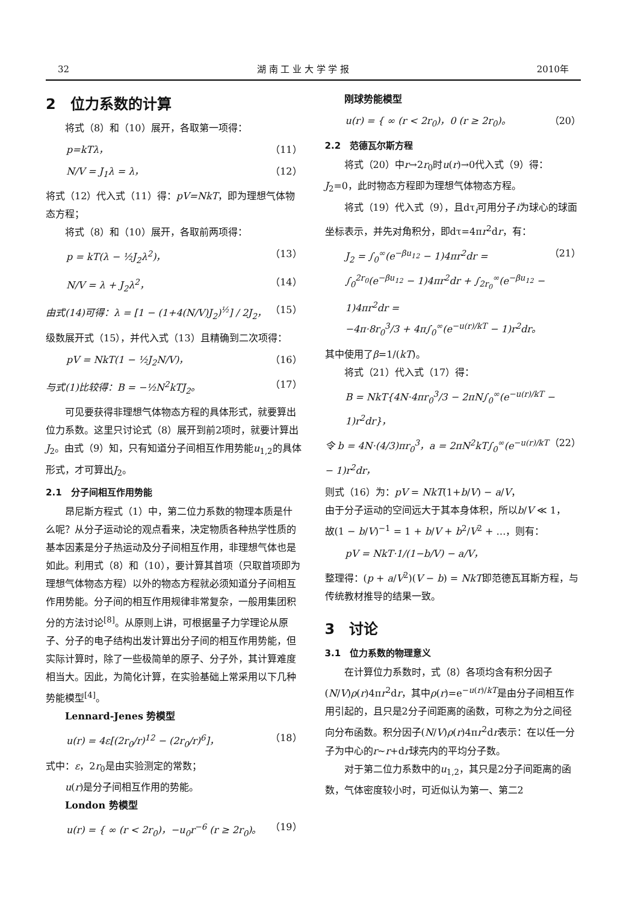32 湖 南 工 业 大 学 学 报 2010年
2　位力系数的计算
将式（8）和（10）展开，各取第一项得：
p=kTλ， （11）
N/V = J<sub>1</sub>λ = λ， （12）
将式（12）代入式（11）得：pV=NkT，即为理想气体物态方程；
将式（8）和（10）展开，各取前两项得：
p = kT(λ − ½J<sub>2</sub>λ<sup>2</sup>)， （13）
N/V = λ + J<sub>2</sub>λ<sup>2</sup>， （14）
由式(14)可得：λ = [1 − (1+4(N/V)J<sub>2</sub>)<sup>½</sup>] / 2J<sub>2</sub>， （15）
级数展开式（15），并代入式（13）且精确到二次项得：
pV = NkT(1 − ½J<sub>2</sub>N/V)， （16）
与式(1)比较得：B = −½N<sup>2</sup>kTJ<sub>2</sub>。 （17）
可见要获得非理想气体物态方程的具体形式，就要算出位力系数。这里只讨论式（8）展开到前2项时，就要计算出J<sub>2</sub>。由式（9）知，只有知道分子间相互作用势能u<sub>1,2</sub>的具体形式，才可算出J<sub>2</sub>。
2.1　分子间相互作用势能
昂尼斯方程式（1）中，第二位力系数的物理本质是什么呢？从分子运动论的观点看来，决定物质各种热学性质的基本因素是分子热运动及分子间相互作用，非理想气体也是如此。利用式（8）和（10），要计算其首项（只取首项即为理想气体物态方程）以外的物态方程就必须知道分子间相互作用势能。分子间的相互作用规律非常复杂，一般用集团积分的方法讨论<sup>[8]</sup>。从原则上讲，可根据量子力学理论从原子、分子的电子结构出发计算出分子间的相互作用势能，但实际计算时，除了一些极简单的原子、分子外，其计算难度相当大。因此，为简化计算，在实验基础上常采用以下几种势能模型<sup>[4]</sup>。
Lennard-Jenes 势模型
u(r) = 4ε[(2r<sub>0</sub>/r)<sup>12</sup> − (2r<sub>0</sub>/r)<sup>6</sup>]， （18）
式中：ε，2r<sub>0</sub>是由实验测定的常数；
u(r)是分子间相互作用的势能。
London 势模型
u(r) = { ∞ (r < 2r<sub>0</sub>)，−u<sub>0</sub>r<sup>−6</sup> (r ≥ 2r<sub>0</sub>)。 （19）
刚球势能模型
u(r) = { ∞ (r < 2r<sub>0</sub>)，0 (r ≥ 2r<sub>0</sub>)。 （20）
2.2　范德瓦尔斯方程
将式（20）中r→2r<sub>0</sub>时u(r)→0代入式（9）得：J<sub>2</sub>=0，此时物态方程即为理想气体物态方程。
将式（19）代入式（9），且dτ<sub>i</sub>可用分子i为球心的球面坐标表示，并先对角积分，即dτ=4πr<sup>2</sup>dr，有：
J<sub>2</sub> = ∫<sub>0</sub><sup>∞</sup>(e<sup>−βu<sub>12</sub></sup> − 1)4πr<sup>2</sup>dr =
∫<sub>0</sub><sup>2r<sub>0</sub></sup>(e<sup>−βu<sub>12</sub></sup> − 1)4πr<sup>2</sup>dr + ∫<sub>2r<sub>0</sub></sub><sup>∞</sup>(e<sup>−βu<sub>12</sub></sup> − 1)4πr<sup>2</sup>dr =
−4π·8r<sub>0</sub><sup>3</sup>/3 + 4π∫<sub>0</sub><sup>∞</sup>(e<sup>−u(r)/kT</sup> − 1)r<sup>2</sup>dr。 （21）
其中使用了β=1/(kT)。
将式（21）代入式（17）得：
B = NkT{4N·4πr<sub>0</sub><sup>3</sup>/3 − 2πN∫<sub>0</sub><sup>∞</sup>(e<sup>−u(r)/kT</sup> − 1)r<sup>2</sup>dr}，
令 b = 4N·(4/3)πr<sub>0</sub><sup>3</sup>，a = 2πN<sup>2</sup>kT∫<sub>0</sub><sup>∞</sup>(e<sup>−u(r)/kT</sup> − 1)r<sup>2</sup>dr， （22）
则式（16）为：pV = NkT(1+b/V) − a/V，
由于分子运动的空间远大于其本身体积，所以b/V ≪ 1，
故(1 − b/V)<sup>−1</sup> = 1 + b/V + b<sup>2</sup>/V<sup>2</sup> + …，则有：
pV = NkT·1/(1−b/V) − a/V，
整理得：(p + a/V<sup>2</sup>)(V − b) = NkT即范德瓦耳斯方程，与传统教材推导的结果一致。
3　讨论
3.1　位力系数的物理意义
在计算位力系数时，式（8）各项均含有积分因子(N/V)ρ(r)4πr<sup>2</sup>dr，其中ρ(r)=e<sup>−u(r)/kT</sup>是由分子间相互作用引起的，且只是2分子间距离的函数，可称之为分之间径向分布函数。积分因子(N/V)ρ(r)4πr<sup>2</sup>dr表示：在以任一分子为中心的r~r+dr球壳内的平均分子数。
对于第二位力系数中的u<sub>1,2</sub>，其只是2分子间距离的函数，气体密度较小时，可近似认为第一、第二2